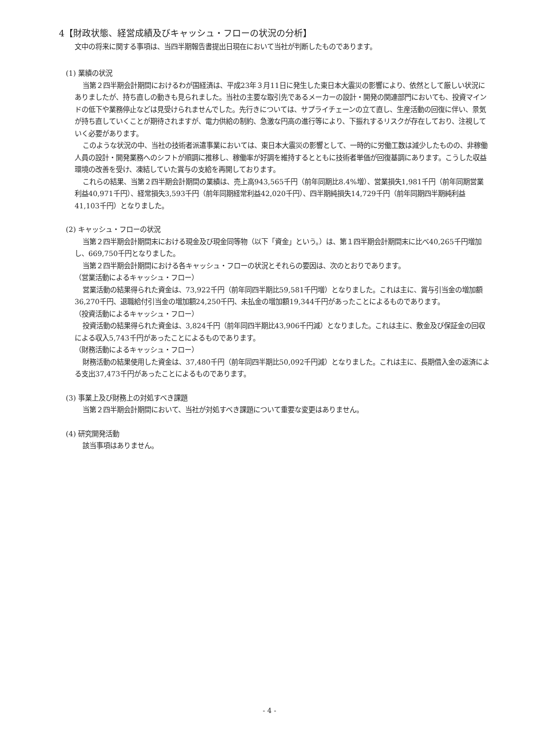4【財政状態、経営成績及びキャッシュ・フローの状況の分析】
文中の将来に関する事項は、当四半期報告書提出日現在において当社が判断したものであります。
(1) 業績の状況
当第２四半期会計期間におけるわが国経済は、平成23年３月11日に発生した東日本大震災の影響により、依然として厳しい状況にありましたが、持ち直しの動きも見られました。当社の主要な取引先であるメーカーの設計・開発の関連部門においても、投資マインドの低下や業務停止などは見受けられませんでした。先行きについては、サプライチェーンの立て直し、生産活動の回復に伴い、景気が持ち直していくことが期待されますが、電力供給の制約、急激な円高の進行等により、下振れするリスクが存在しており、注視していく必要があります。
このような状況の中、当社の技術者派遣事業においては、東日本大震災の影響として、一時的に労働工数は減少したものの、非稼働人員の設計・開発業務へのシフトが順調に推移し、稼働率が好調を維持するとともに技術者単価が回復基調にあります。こうした収益環境の改善を受け、凍結していた賞与の支給を再開しております。
これらの結果、当第２四半期会計期間の業績は、売上高943,565千円（前年同期比8.4%増）、営業損失1,981千円（前年同期営業利益40,971千円）、経常損失3,593千円（前年同期経常利益42,020千円）、四半期純損失14,729千円（前年同期四半期純利益41,103千円）となりました。
(2) キャッシュ・フローの状況
当第２四半期会計期間末における現金及び現金同等物（以下「資金」という。）は、第１四半期会計期間末に比べ40,265千円増加し、669,750千円となりました。
当第２四半期会計期間における各キャッシュ・フローの状況とそれらの要因は、次のとおりであります。
（営業活動によるキャッシュ・フロー）
営業活動の結果得られた資金は、73,922千円（前年同四半期比59,581千円増）となりました。これは主に、賞与引当金の増加額36,270千円、退職給付引当金の増加額24,250千円、未払金の増加額19,344千円があったことによるものであります。
（投資活動によるキャッシュ・フロー）
投資活動の結果得られた資金は、3,824千円（前年同四半期比43,906千円減）となりました。これは主に、敷金及び保証金の回収による収入5,743千円があったことによるものであります。
（財務活動によるキャッシュ・フロー）
財務活動の結果使用した資金は、37,480千円（前年同四半期比50,092千円減）となりました。これは主に、長期借入金の返済による支出37,473千円があったことによるものであります。
(3) 事業上及び財務上の対処すべき課題
当第２四半期会計期間において、当社が対処すべき課題について重要な変更はありません。
(4) 研究開発活動
該当事項はありません。
- 4 -